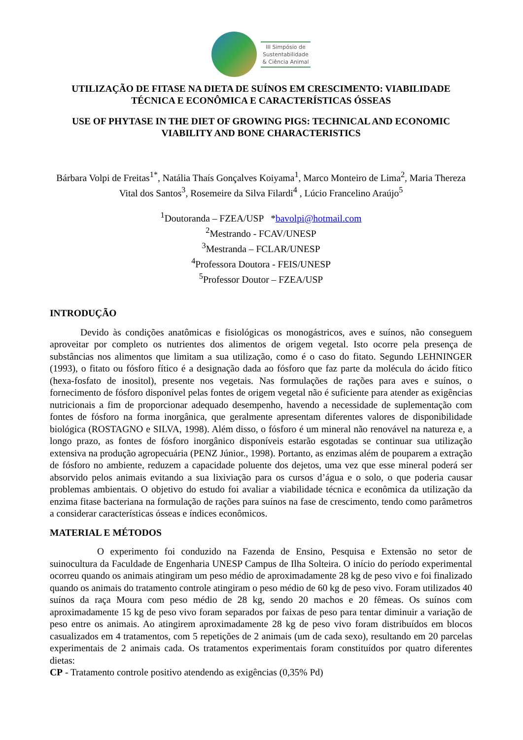III Simpósio de
Sustentabilidade
& Ciência Animal
UTILIZAÇÃO DE FITASE NA DIETA DE SUÍNOS EM CRESCIMENTO: VIABILIDADE TÉCNICA E ECONÔMICA E CARACTERÍSTICAS ÓSSEAS
USE OF PHYTASE IN THE DIET OF GROWING PIGS: TECHNICAL AND ECONOMIC VIABILITY AND BONE CHARACTERISTICS
Bárbara Volpi de Freitas<sup>1*</sup>, Natália Thaís Gonçalves Koiyama<sup>1</sup>, Marco Monteiro de Lima<sup>2</sup>, Maria Thereza Vital dos Santos<sup>3</sup>, Rosemeire da Silva Filardi<sup>4</sup> , Lúcio Francelino Araújo<sup>5</sup>
<sup>1</sup> Doutoranda – FZEA/USP *bavolpi@hotmail.com
<sup>2</sup> Mestrando - FCAV/UNESP
<sup>3</sup> Mestranda – FCLAR/UNESP
<sup>4</sup> Professora Doutora - FEIS/UNESP
<sup>5</sup> Professor Doutor – FZEA/USP
INTRODUÇÃO
Devido às condições anatômicas e fisiológicas os monogástricos, aves e suínos, não conseguem aproveitar por completo os nutrientes dos alimentos de origem vegetal. Isto ocorre pela presença de substâncias nos alimentos que limitam a sua utilização, como é o caso do fitato. Segundo LEHNINGER (1993), o fitato ou fósforo fítico é a designação dada ao fósforo que faz parte da molécula do ácido fítico (hexa-fosfato de inositol), presente nos vegetais. Nas formulações de rações para aves e suínos, o fornecimento de fósforo disponível pelas fontes de origem vegetal não é suficiente para atender as exigências nutricionais a fim de proporcionar adequado desempenho, havendo a necessidade de suplementação com fontes de fósforo na forma inorgânica, que geralmente apresentam diferentes valores de disponibilidade biológica (ROSTAGNO e SILVA, 1998). Além disso, o fósforo é um mineral não renovável na natureza e, a longo prazo, as fontes de fósforo inorgânico disponíveis estarão esgotadas se continuar sua utilização extensiva na produção agropecuária (PENZ Júnior., 1998). Portanto, as enzimas além de pouparem a extração de fósforo no ambiente, reduzem a capacidade poluente dos dejetos, uma vez que esse mineral poderá ser absorvido pelos animais evitando a sua lixiviação para os cursos d’água e o solo, o que poderia causar problemas ambientais. O objetivo do estudo foi avaliar a viabilidade técnica e econômica da utilização da enzima fitase bacteriana na formulação de rações para suínos na fase de crescimento, tendo como parâmetros a considerar características ósseas e índices econômicos.
MATERIAL E MÉTODOS
O experimento foi conduzido na Fazenda de Ensino, Pesquisa e Extensão no setor de suinocultura da Faculdade de Engenharia UNESP Campus de Ilha Solteira. O início do período experimental ocorreu quando os animais atingiram um peso médio de aproximadamente 28 kg de peso vivo e foi finalizado quando os animais do tratamento controle atingiram o peso médio de 60 kg de peso vivo. Foram utilizados 40 suínos da raça Moura com peso médio de 28 kg, sendo 20 machos e 20 fêmeas. Os suínos com aproximadamente 15 kg de peso vivo foram separados por faixas de peso para tentar diminuir a variação de peso entre os animais. Ao atingirem aproximadamente 28 kg de peso vivo foram distribuídos em blocos casualizados em 4 tratamentos, com 5 repetições de 2 animais (um de cada sexo), resultando em 20 parcelas experimentais de 2 animais cada. Os tratamentos experimentais foram constituídos por quatro diferentes dietas:
CP - Tratamento controle positivo atendendo as exigências (0,35% Pd)